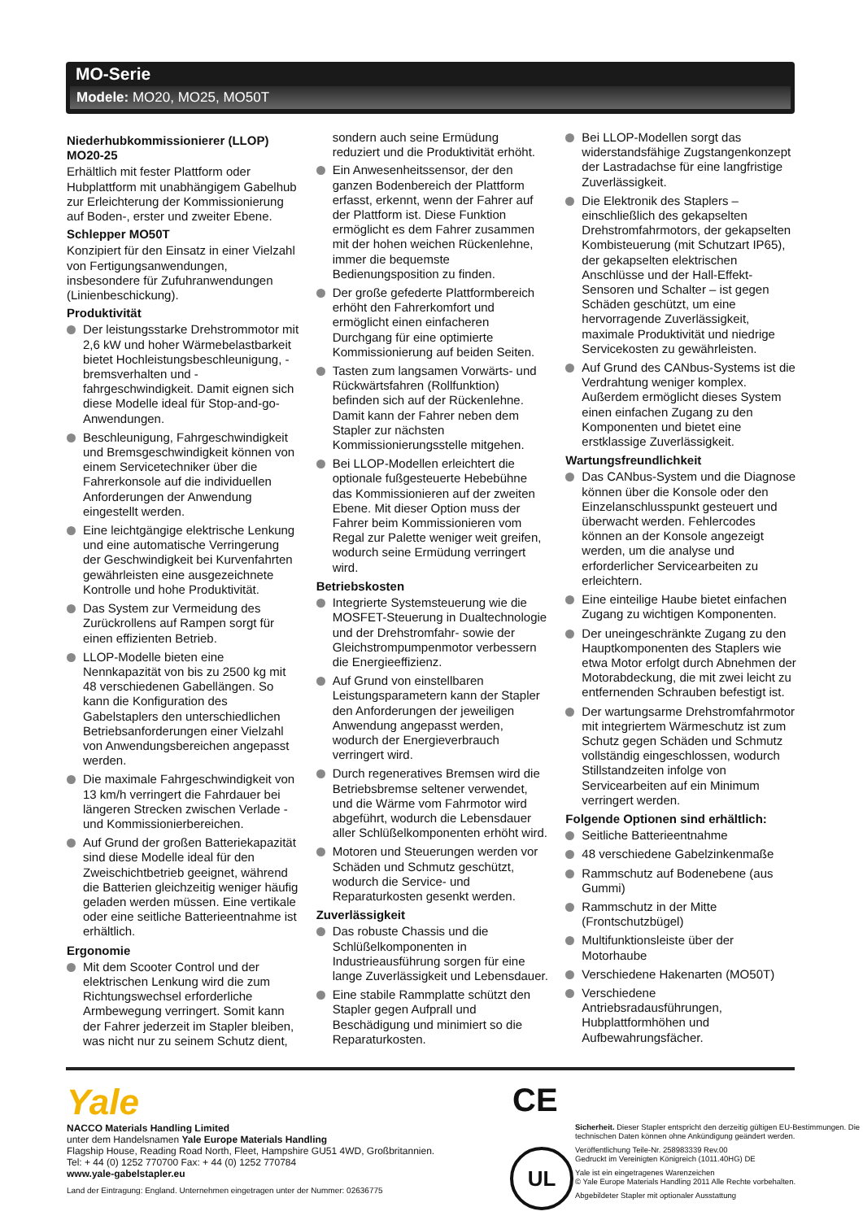MO-Serie
Modele: MO20, MO25, MO50T
Niederhubkommissionierer (LLOP) MO20-25
Erhältlich mit fester Plattform oder Hubplattform mit unabhängigem Gabelhub zur Erleichterung der Kommissionierung auf Boden-, erster und zweiter Ebene.
Schlepper MO50T
Konzipiert für den Einsatz in einer Vielzahl von Fertigungsanwendungen, insbesondere für Zufuhranwendungen (Linienbeschickung).
Produktivität
Der leistungsstarke Drehstrommotor mit 2,6 kW und hoher Wärmebelastbarkeit bietet Hochleistungsbeschleunigung, -bremsverhalten und -fahrgeschwindigkeit. Damit eignen sich diese Modelle ideal für Stop-and-go-Anwendungen.
Beschleunigung, Fahrgeschwindigkeit und Bremsgeschwindigkeit können von einem Servicetechniker über die Fahrerkonsole auf die individuellen Anforderungen der Anwendung eingestellt werden.
Eine leichtgängige elektrische Lenkung und eine automatische Verringerung der Geschwindigkeit bei Kurvenfahrten gewährleisten eine ausgezeichnete Kontrolle und hohe Produktivität.
Das System zur Vermeidung des Zurückrollens auf Rampen sorgt für einen effizienten Betrieb.
LLOP-Modelle bieten eine Nennkapazität von bis zu 2500 kg mit 48 verschiedenen Gabellängen. So kann die Konfiguration des Gabelstaplers den unterschiedlichen Betriebsanforderungen einer Vielzahl von Anwendungsbereichen angepasst werden.
Die maximale Fahrgeschwindigkeit von 13 km/h verringert die Fahrdauer bei längeren Strecken zwischen Verlade - und Kommissionierbereichen.
Auf Grund der großen Batteriekapazität sind diese Modelle ideal für den Zweischichtbetrieb geeignet, während die Batterien gleichzeitig weniger häufig geladen werden müssen. Eine vertikale oder eine seitliche Batterieentnahme ist erhältlich.
Ergonomie
Mit dem Scooter Control und der elektrischen Lenkung wird die zum Richtungswechsel erforderliche Armbewegung verringert. Somit kann der Fahrer jederzeit im Stapler bleiben, was nicht nur zu seinem Schutz dient,
sondern auch seine Ermüdung reduziert und die Produktivität erhöht.
Ein Anwesenheitssensor, der den ganzen Bodenbereich der Plattform erfasst, erkennt, wenn der Fahrer auf der Plattform ist. Diese Funktion ermöglicht es dem Fahrer zusammen mit der hohen weichen Rückenlehne, immer die bequemste Bedienungsposition zu finden.
Der große gefederte Plattformbereich erhöht den Fahrerkomfort und ermöglicht einen einfacheren Durchgang für eine optimierte Kommissionierung auf beiden Seiten.
Tasten zum langsamen Vorwärts- und Rückwärtsfahren (Rollfunktion) befinden sich auf der Rückenlehne. Damit kann der Fahrer neben dem Stapler zur nächsten Kommissionierungsstelle mitgehen.
Bei LLOP-Modellen erleichtert die optionale fußgesteuerte Hebebühne das Kommissionieren auf der zweiten Ebene. Mit dieser Option muss der Fahrer beim Kommissionieren vom Regal zur Palette weniger weit greifen, wodurch seine Ermüdung verringert wird.
Betriebskosten
Integrierte Systemsteuerung wie die MOSFET-Steuerung in Dualtechnologie und der Drehstromfahr- sowie der Gleichstrompumpenmotor verbessern die Energieeffizienz.
Auf Grund von einstellbaren Leistungsparametern kann der Stapler den Anforderungen der jeweiligen Anwendung angepasst werden, wodurch der Energieverbrauch verringert wird.
Durch regeneratives Bremsen wird die Betriebsbremse seltener verwendet, und die Wärme vom Fahrmotor wird abgeführt, wodurch die Lebensdauer aller Schlüßelkomponenten erhöht wird.
Motoren und Steuerungen werden vor Schäden und Schmutz geschützt, wodurch die Service- und Reparaturkosten gesenkt werden.
Zuverlässigkeit
Das robuste Chassis und die Schlüßelkomponenten in Industrieausführung sorgen für eine lange Zuverlässigkeit und Lebensdauer.
Eine stabile Rammplatte schützt den Stapler gegen Aufprall und Beschädigung und minimiert so die Reparaturkosten.
Bei LLOP-Modellen sorgt das widerstandsfähige Zugstangenkonzept der Lastradachse für eine langfristige Zuverlässigkeit.
Die Elektronik des Staplers – einschließlich des gekapselten Drehstromfahrmotors, der gekapselten Kombisteuerung (mit Schutzart IP65), der gekapselten elektrischen Anschlüsse und der Hall-Effekt-Sensoren und Schalter – ist gegen Schäden geschützt, um eine hervorragende Zuverlässigkeit, maximale Produktivität und niedrige Servicekosten zu gewährleisten.
Auf Grund des CANbus-Systems ist die Verdrahtung weniger komplex. Außerdem ermöglicht dieses System einen einfachen Zugang zu den Komponenten und bietet eine erstklassige Zuverlässigkeit.
Wartungsfreundlichkeit
Das CANbus-System und die Diagnose können über die Konsole oder den Einzelanschlusspunkt gesteuert und überwacht werden. Fehlercodes können an der Konsole angezeigt werden, um die analyse und erforderlicher Servicearbeiten zu erleichtern.
Eine einteilige Haube bietet einfachen Zugang zu wichtigen Komponenten.
Der uneingeschränkte Zugang zu den Hauptkomponenten des Staplers wie etwa Motor erfolgt durch Abnehmen der Motorabdeckung, die mit zwei leicht zu entfernenden Schrauben befestigt ist.
Der wartungsarme Drehstromfahrmotor mit integriertem Wärmeschutz ist zum Schutz gegen Schäden und Schmutz vollständig eingeschlossen, wodurch Stillstandzeiten infolge von Servicearbeiten auf ein Minimum verringert werden.
Folgende Optionen sind erhältlich:
Seitliche Batterieentnahme
48 verschiedene Gabelzinkenmaße
Rammschutz auf Bodenebene (aus Gummi)
Rammschutz in der Mitte (Frontschutzbügel)
Multifunktionsleiste über der Motorhaube
Verschiedene Hakenarten (MO50T)
Verschiedene Antriebsradausführungen, Hubplattformhöhen und Aufbewahrungsfächer.
Yale
NACCO Materials Handling Limited
unter dem Handelsnamen Yale Europe Materials Handling
Flagship House, Reading Road North, Fleet, Hampshire GU51 4WD, Großbritannien.
Tel: + 44 (0) 1252 770700 Fax: + 44 (0) 1252 770784
www.yale-gabelstapler.eu
Land der Eintragung: England. Unternehmen eingetragen unter der Nummer: 02636775
CE
UL
Sicherheit. Dieser Stapler entspricht den derzeitig gültigen EU-Bestimmungen. Die technischen Daten können ohne Ankündigung geändert werden.
Veröffentlichung Teile-Nr. 258983339 Rev.00
Gedruckt im Vereinigten Königreich (1011.40HG) DE
Yale ist ein eingetragenes Warenzeichen
© Yale Europe Materials Handling 2011 Alle Rechte vorbehalten.
Abgebildeter Stapler mit optionaler Ausstattung